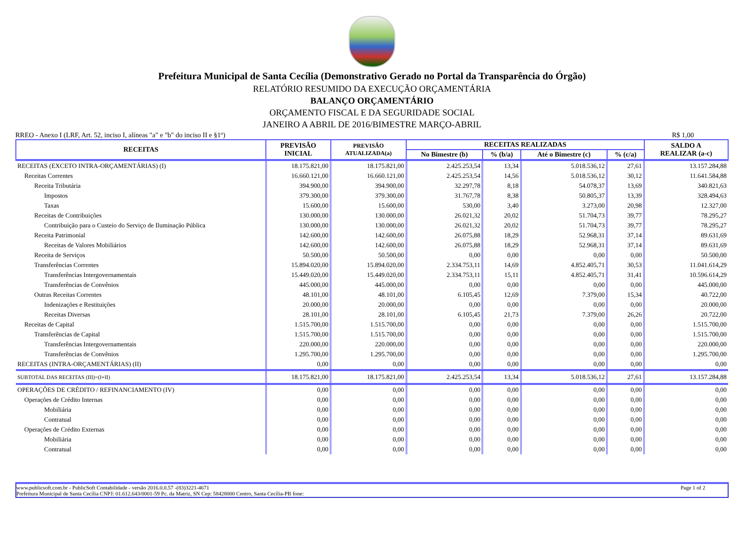Prefeitura Municipal de Santa Cecília (Demonstrativo Gerado no Portal da Transparência do Órgão)
RELATÓRIO RESUMIDO DA EXECUÇÃO ORÇAMENTÁRIA
BALANÇO ORÇAMENTÁRIO
ORÇAMENTO FISCAL E DA SEGURIDADE SOCIAL
JANEIRO A ABRIL DE 2016/BIMESTRE MARÇO-ABRIL
RREO - Anexo I (LRF, Art. 52, inciso I, alíneas "a" e "b" do inciso II e §1º) R$ 1,00
| RECEITAS | PREVISÃO INICIAL | PREVISÃO ATUALIZADA(a) | RECEITAS REALIZADAS | | | | SALDO A REALIZAR (a-c) |
| --- | --- | --- | --- | --- | --- | --- | --- |
| | | | No Bimestre (b) | % (b/a) | Até o Bimestre (c) | % (c/a) | |
| RECEITAS (EXCETO INTRA-ORÇAMENTÁRIAS) (I) | 18.175.821,00 | 18.175.821,00 | 2.425.253,54 | 13,34 | 5.018.536,12 | 27,61 | 13.157.284,88 |
| Receitas Correntes | 16.660.121,00 | 16.660.121,00 | 2.425.253,54 | 14,56 | 5.018.536,12 | 30,12 | 11.641.584,88 |
| Receita Tributária | 394.900,00 | 394.900,00 | 32.297,78 | 8,18 | 54.078,37 | 13,69 | 340.821,63 |
| Impostos | 379.300,00 | 379.300,00 | 31.767,78 | 8,38 | 50.805,37 | 13,39 | 328.494,63 |
| Taxas | 15.600,00 | 15.600,00 | 530,00 | 3,40 | 3.273,00 | 20,98 | 12.327,00 |
| Receitas de Contribuições | 130.000,00 | 130.000,00 | 26.021,32 | 20,02 | 51.704,73 | 39,77 | 78.295,27 |
| Contribuição para o Custeio do Serviço de Iluminação Pública | 130.000,00 | 130.000,00 | 26.021,32 | 20,02 | 51.704,73 | 39,77 | 78.295,27 |
| Receita Patrimonial | 142.600,00 | 142.600,00 | 26.075,88 | 18,29 | 52.968,31 | 37,14 | 89.631,69 |
| Receitas de Valores Mobiliários | 142.600,00 | 142.600,00 | 26.075,88 | 18,29 | 52.968,31 | 37,14 | 89.631,69 |
| Receita de Serviços | 50.500,00 | 50.500,00 | 0,00 | 0,00 | 0,00 | 0,00 | 50.500,00 |
| Transferências Correntes | 15.894.020,00 | 15.894.020,00 | 2.334.753,11 | 14,69 | 4.852.405,71 | 30,53 | 11.041.614,29 |
| Transferências Intergovernamentais | 15.449.020,00 | 15.449.020,00 | 2.334.753,11 | 15,11 | 4.852.405,71 | 31,41 | 10.596.614,29 |
| Transferências de Convênios | 445.000,00 | 445.000,00 | 0,00 | 0,00 | 0,00 | 0,00 | 445.000,00 |
| Outras Receitas Correntes | 48.101,00 | 48.101,00 | 6.105,45 | 12,69 | 7.379,00 | 15,34 | 40.722,00 |
| Indenizações e Restituições | 20.000,00 | 20.000,00 | 0,00 | 0,00 | 0,00 | 0,00 | 20.000,00 |
| Receitas Diversas | 28.101,00 | 28.101,00 | 6.105,45 | 21,73 | 7.379,00 | 26,26 | 20.722,00 |
| Receitas de Capital | 1.515.700,00 | 1.515.700,00 | 0,00 | 0,00 | 0,00 | 0,00 | 1.515.700,00 |
| Transferências de Capital | 1.515.700,00 | 1.515.700,00 | 0,00 | 0,00 | 0,00 | 0,00 | 1.515.700,00 |
| Transferências Intergovernamentais | 220.000,00 | 220.000,00 | 0,00 | 0,00 | 0,00 | 0,00 | 220.000,00 |
| Transferências de Convênios | 1.295.700,00 | 1.295.700,00 | 0,00 | 0,00 | 0,00 | 0,00 | 1.295.700,00 |
| RECEITAS (INTRA-ORÇAMENTÁRIAS) (II) | 0,00 | 0,00 | 0,00 | 0,00 | 0,00 | 0,00 | 0,00 |
| SUBTOTAL DAS RECEITAS (III)=(I+II) | 18.175.821,00 | 18.175.821,00 | 2.425.253,54 | 13,34 | 5.018.536,12 | 27,61 | 13.157.284,88 |
| OPERAÇÕES DE CRÉDITO / REFINANCIAMENTO (IV) | 0,00 | 0,00 | 0,00 | 0,00 | 0,00 | 0,00 | 0,00 |
| Operações de Crédito Internas | 0,00 | 0,00 | 0,00 | 0,00 | 0,00 | 0,00 | 0,00 |
| Mobiliária | 0,00 | 0,00 | 0,00 | 0,00 | 0,00 | 0,00 | 0,00 |
| Contratual | 0,00 | 0,00 | 0,00 | 0,00 | 0,00 | 0,00 | 0,00 |
| Operações de Crédito Externas | 0,00 | 0,00 | 0,00 | 0,00 | 0,00 | 0,00 | 0,00 |
| Mobiliária | 0,00 | 0,00 | 0,00 | 0,00 | 0,00 | 0,00 | 0,00 |
| Contratual | 0,00 | 0,00 | 0,00 | 0,00 | 0,00 | 0,00 | 0,00 |
www.publicsoft.com.br - PublicSoft Contabilidade - versão 2016.0.0.57 -(83)3221-4671 Page 1 of 2
Prefeitura Municipal de Santa Cecília CNPJ: 01.612.643/0001-59 Pc. da Matriz, SN Cep: 58428000 Centro, Santa Cecília-PB fone: